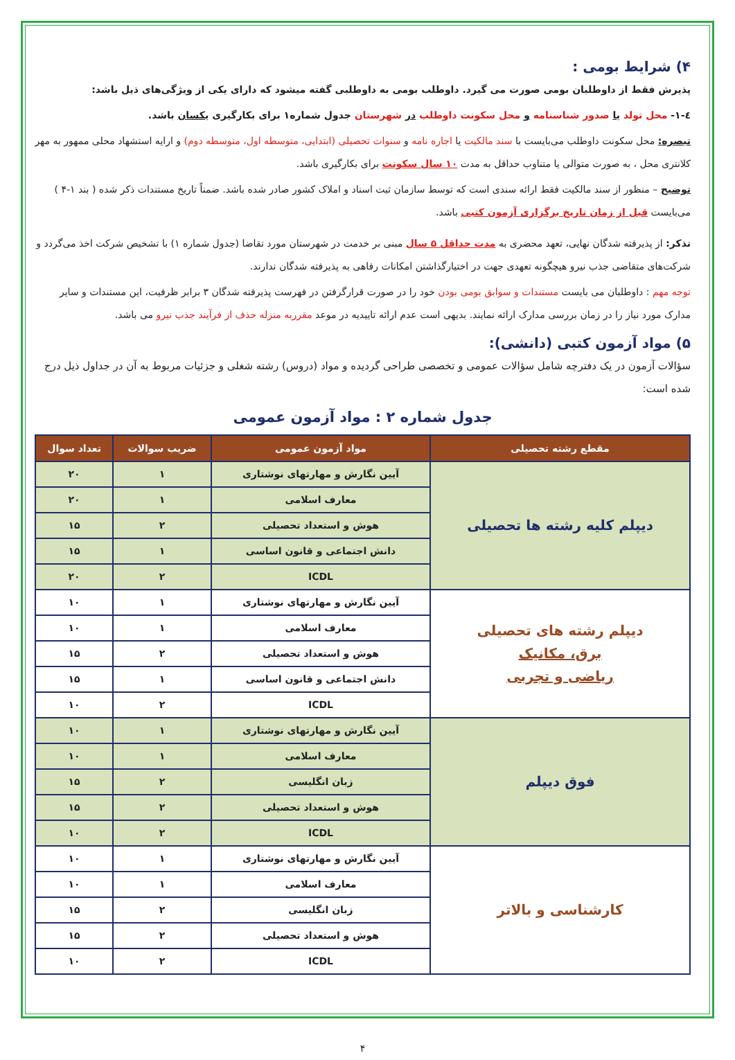۴) شرایط بومی :
پذیرش فقط از داوطلبان بومی صورت می گیرد. داوطلب بومی به داوطلبی گفته میشود که دارای یکی از ویژگی‌های ذیل باشد:
٤-١- محل تولد یا صدور شناسنامه و محل سکونت داوطلب در شهرستان جدول شماره۱ برای بکارگیری یکسان باشد.
تبصره: محل سکونت داوطلب می‌بایست با سند مالکیت یا اجاره نامه و سنوات تحصیلی (ابتدایی، متوسطه اول، متوسطه دوم) و ارایه استشهاد محلی ممهور به مهر کلانتری محل ، به صورت متوالی یا متناوب حداقل به مدت ۱۰ سال سکونت برای بکارگیری باشد.
توضیح – منظور از سند مالکیت فقط ارائه سندی است که توسط سازمان ثبت اسناد و املاک کشور صادر شده باشد. ضمناً تاریخ مستندات ذکر شده ( بند ۱-۴ ) می‌بایست قبل از زمان تاریخ برگزاری آزمون کتبی باشد.
تذکر: از پذیرفته شدگان نهایی، تعهد محضری به مدت حداقل ۵ سال مبنی بر خدمت در شهرستان مورد تقاضا (جدول شماره ۱) با تشخیص شرکت اخذ می‌گردد و شرکت‌های متقاضی جذب نیرو هیچگونه تعهدی جهت در اختیارگذاشتن امکانات رفاهی به پذیرفته شدگان ندارند.
توجه مهم : داوطلبان می بایست مستندات و سوابق بومی بودن خود را در صورت قرارگرفتن در فهرست پذیرفته شدگان ۳ برابر ظرفیت، این مستندات و سایر مدارک مورد نیاز را در زمان بررسی مدارک ارائه نمایند. بدیهی است عدم ارائه تاییدیه در موعد مقرربه منزله حذف از فرآیند جذب نیرو می باشد.
۵) مواد آزمون کتبی (دانشی):
سؤالات آزمون در یک دفترچه شامل سؤالات عمومی و تخصصی طراحی گردیده و مواد (دروس) رشته شغلی و جزئیات مربوط به آن در جداول ذیل درج شده است:
جدول شماره ۲ : مواد آزمون عمومی
| مقطع رشته تحصیلی | مواد آزمون عمومی | ضریب سوالات | تعداد سوال |
| --- | --- | --- | --- |
| دیپلم کلیه رشته ها تحصیلی | آیین نگارش و مهارتهای نوشتاری | ۱ | ۲۰ |
| | معارف اسلامی | ۱ | ۲۰ |
| | هوش و استعداد تحصیلی | ۲ | ۱۵ |
| | دانش اجتماعی و قانون اساسی | ۱ | ۱۵ |
| | ICDL | ۲ | ۲۰ |
| دیپلم رشته های تحصیلی برق، مکانیک ریاضی و تجربی | آیین نگارش و مهارتهای نوشتاری | ۱ | ۱۰ |
| | معارف اسلامی | ۱ | ۱۰ |
| | هوش و استعداد تحصیلی | ۲ | ۱۵ |
| | دانش اجتماعی و قانون اساسی | ۱ | ۱۵ |
| | ICDL | ۲ | ۱۰ |
| فوق دیپلم | آیین نگارش و مهارتهای نوشتاری | ۱ | ۱۰ |
| | معارف اسلامی | ۱ | ۱۰ |
| | زبان انگلیسی | ۲ | ۱۵ |
| | هوش و استعداد تحصیلی | ۲ | ۱۵ |
| | ICDL | ۲ | ۱۰ |
| کارشناسی و بالاتر | آیین نگارش و مهارتهای نوشتاری | ۱ | ۱۰ |
| | معارف اسلامی | ۱ | ۱۰ |
| | زبان انگلیسی | ۲ | ۱۵ |
| | هوش و استعداد تحصیلی | ۲ | ۱۵ |
| | ICDL | ۲ | ۱۰ |
۴